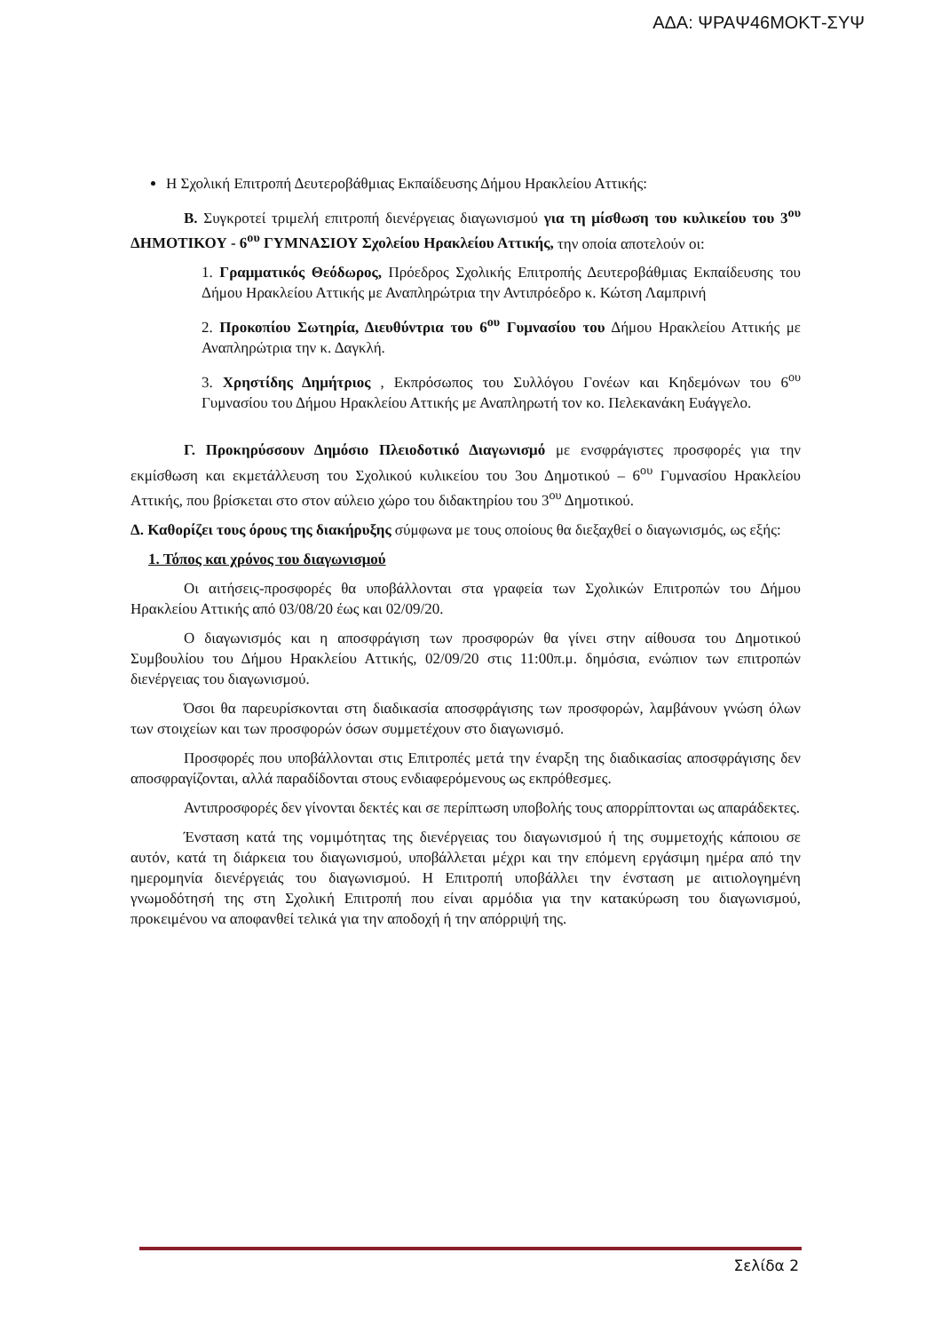ΑΔΑ: ΨΡΑΨ46ΜΟΚΤ-ΣΥΨ
Η Σχολική Επιτροπή Δευτεροβάθμιας Εκπαίδευσης Δήμου Ηρακλείου Αττικής:
Β. Συγκροτεί τριμελή επιτροπή διενέργειας διαγωνισμού για τη μίσθωση του κυλικείου του 3<sup>ου</sup> ΔΗΜΟΤΙΚΟΥ - 6<sup>ου</sup> ΓΥΜΝΑΣΙΟΥ Σχολείου Ηρακλείου Αττικής, την οποία αποτελούν οι:
1. Γραμματικός Θεόδωρος, Πρόεδρος Σχολικής Επιτροπής Δευτεροβάθμιας Εκπαίδευσης του Δήμου Ηρακλείου Αττικής με Αναπληρώτρια την Αντιπρόεδρο κ. Κώτση Λαμπρινή
2. Προκοπίου Σωτηρία, Διευθύντρια του 6<sup>ου</sup> Γυμνασίου του Δήμου Ηρακλείου Αττικής με Αναπληρώτρια την κ. Δαγκλή.
3. Χρηστίδης Δημήτριος , Εκπρόσωπος του Συλλόγου Γονέων και Κηδεμόνων του 6<sup>ου</sup> Γυμνασίου του Δήμου Ηρακλείου Αττικής με Αναπληρωτή τον κο. Πελεκανάκη Ευάγγελο.
Γ. Προκηρύσσουν Δημόσιο Πλειοδοτικό Διαγωνισμό με ενσφράγιστες προσφορές για την εκμίσθωση και εκμετάλλευση του Σχολικού κυλικείου του 3ου Δημοτικού – 6<sup>ου</sup> Γυμνασίου Ηρακλείου Αττικής, που βρίσκεται στο στον αύλειο χώρο του διδακτηρίου του 3<sup>ου</sup> Δημοτικού.
Δ. Καθορίζει τους όρους της διακήρυξης σύμφωνα με τους οποίους θα διεξαχθεί ο διαγωνισμός, ως εξής:
1. Τόπος και χρόνος του διαγωνισμού
Οι αιτήσεις-προσφορές θα υποβάλλονται στα γραφεία των Σχολικών Επιτροπών του Δήμου Ηρακλείου Αττικής από 03/08/20 έως και 02/09/20.
Ο διαγωνισμός και η αποσφράγιση των προσφορών θα γίνει στην αίθουσα του Δημοτικού Συμβουλίου του Δήμου Ηρακλείου Αττικής, 02/09/20 στις 11:00π.μ. δημόσια, ενώπιον των επιτροπών διενέργειας του διαγωνισμού.
Όσοι θα παρευρίσκονται στη διαδικασία αποσφράγισης των προσφορών, λαμβάνουν γνώση όλων των στοιχείων και των προσφορών όσων συμμετέχουν στο διαγωνισμό.
Προσφορές που υποβάλλονται στις Επιτροπές μετά την έναρξη της διαδικασίας αποσφράγισης δεν αποσφραγίζονται, αλλά παραδίδονται στους ενδιαφερόμενους ως εκπρόθεσμες.
Αντιπροσφορές δεν γίνονται δεκτές και σε περίπτωση υποβολής τους απορρίπτονται ως απαράδεκτες.
Ένσταση κατά της νομιμότητας της διενέργειας του διαγωνισμού ή της συμμετοχής κάποιου σε αυτόν, κατά τη διάρκεια του διαγωνισμού, υποβάλλεται μέχρι και την επόμενη εργάσιμη ημέρα από την ημερομηνία διενέργειάς του διαγωνισμού. Η Επιτροπή υποβάλλει την ένσταση με αιτιολογημένη γνωμοδότησή της στη Σχολική Επιτροπή που είναι αρμόδια για την κατακύρωση του διαγωνισμού, προκειμένου να αποφανθεί τελικά για την αποδοχή ή την απόρριψή της.
Σελίδα 2